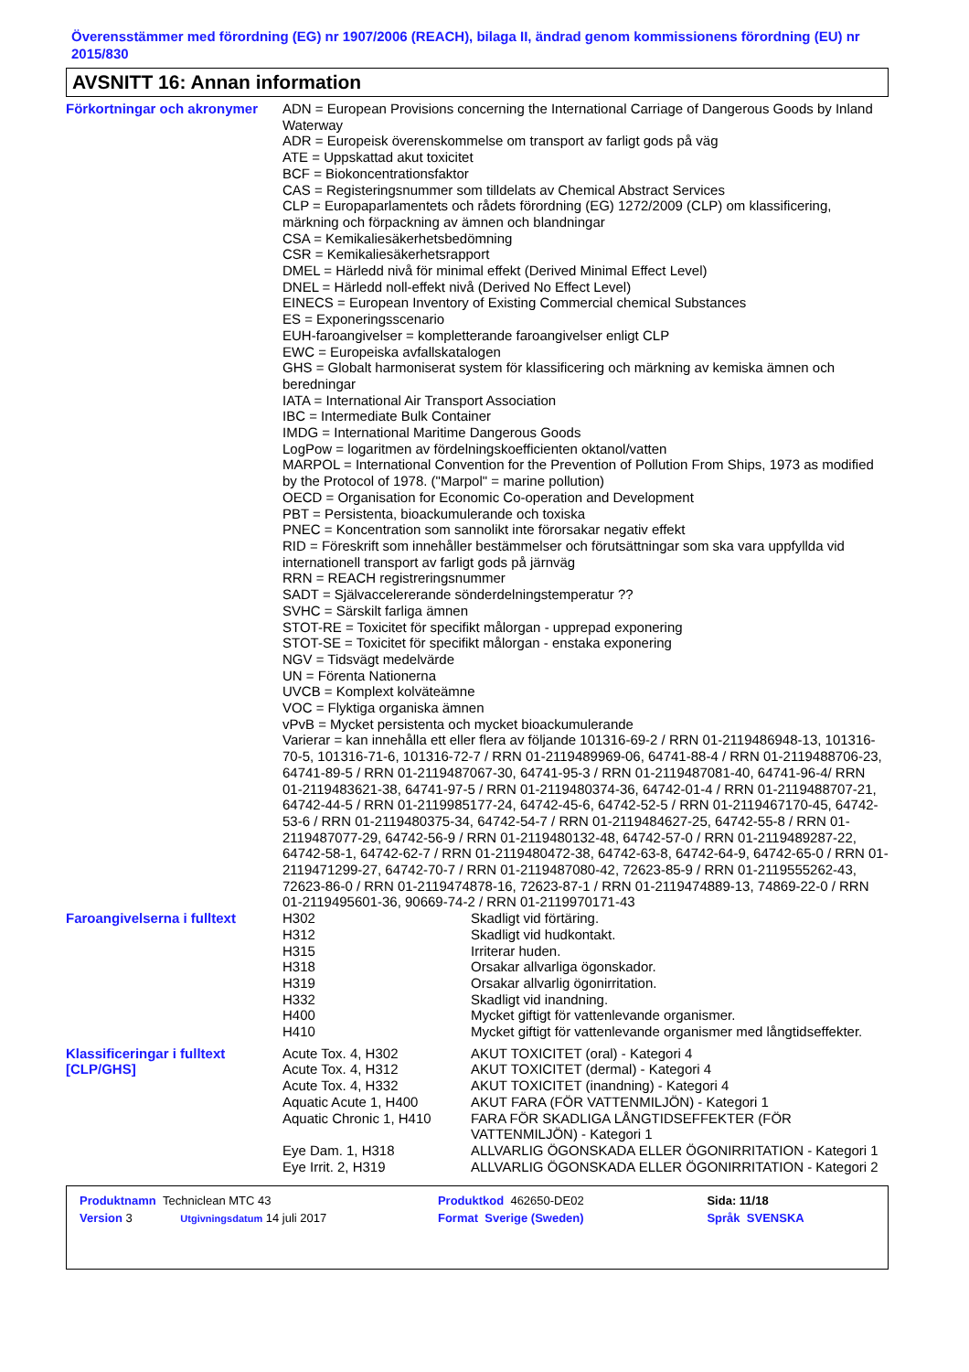Överensstämmer med förordning (EG) nr 1907/2006 (REACH), bilaga II, ändrad genom kommissionens förordning (EU) nr 2015/830
AVSNITT 16: Annan information
| Förkortningar och akronymer | ADN = European Provisions concerning the International Carriage of Dangerous Goods by Inland Waterway ADR = Europeisk överenskommelse om transport av farligt gods på väg ATE = Uppskattad akut toxicitet BCF = Biokoncentrationsfaktor CAS = Registeringsnummer som tilldelats av Chemical Abstract Services CLP = Europaparlamentets och rådets förordning (EG) 1272/2009 (CLP) om klassificering, märkning och förpackning av ämnen och blandningar CSA = Kemikaliesäkerhetsbedömning CSR = Kemikaliesäkerhetsrapport DMEL = Härledd nivå för minimal effekt (Derived Minimal Effect Level) DNEL = Härledd noll-effekt nivå (Derived No Effect Level) EINECS = European Inventory of Existing Commercial chemical Substances ES = Exponeringsscenario EUH-faroangivelser = kompletterande faroangivelser enligt CLP EWC = Europeiska avfallskatalogen GHS = Globalt harmoniserat system för klassificering och märkning av kemiska ämnen och beredningar IATA = International Air Transport Association IBC = Intermediate Bulk Container IMDG = International Maritime Dangerous Goods LogPow = logaritmen av fördelningskoefficienten oktanol/vatten MARPOL = International Convention for the Prevention of Pollution From Ships, 1973 as modified by the Protocol of 1978. ("Marpol" = marine pollution) OECD = Organisation for Economic Co-operation and Development PBT = Persistenta, bioackumulerande och toxiska PNEC = Koncentration som sannolikt inte förorsakar negativ effekt RID = Föreskrift som innehåller bestämmelser och förutsättningar som ska vara uppfyllda vid internationell transport av farligt gods på järnväg RRN = REACH registreringsnummer SADT = Självaccelererande sönderdelningstemperatur ?? SVHC = Särskilt farliga ämnen STOT-RE = Toxicitet för specifikt målorgan - upprepad exponering STOT-SE = Toxicitet för specifikt målorgan - enstaka exponering NGV = Tidsvägt medelvärde UN = Förenta Nationerna UVCB = Komplext kolväteämne VOC = Flyktiga organiska ämnen vPvB = Mycket persistenta och mycket bioackumulerande Varierar = kan innehålla ett eller flera av följande 101316-69-2 / RRN 01-2119486948-13, 101316-70-5, 101316-71-6, 101316-72-7 / RRN 01-2119489969-06, 64741-88-4 / RRN 01-2119488706-23, 64741-89-5 / RRN 01-2119487067-30, 64741-95-3 / RRN 01-2119487081-40, 64741-96-4/ RRN 01-2119483621-38, 64741-97-5 / RRN 01-2119480374-36, 64742-01-4 / RRN 01-2119488707-21, 64742-44-5 / RRN 01-2119985177-24, 64742-45-6, 64742-52-5 / RRN 01-2119467170-45, 64742-53-6 / RRN 01-2119480375-34, 64742-54-7 / RRN 01-2119484627-25, 64742-55-8 / RRN 01-2119487077-29, 64742-56-9 / RRN 01-2119480132-48, 64742-57-0 / RRN 01-2119489287-22, 64742-58-1, 64742-62-7 / RRN 01-2119480472-38, 64742-63-8, 64742-64-9, 64742-65-0 / RRN 01-2119471299-27, 64742-70-7 / RRN 01-2119487080-42, 72623-85-9 / RRN 01-2119555262-43, 72623-86-0 / RRN 01-2119474878-16, 72623-87-1 / RRN 01-2119474889-13, 74869-22-0 / RRN 01-2119495601-36, 90669-74-2 / RRN 01-2119970171-43 |
| Faroangivelserna i fulltext | / H302 / Skadligt vid förtäring. / / H312 / Skadligt vid hudkontakt. / / H315 / Irriterar huden. / / H318 / Orsakar allvarliga ögonskador. / / H319 / Orsakar allvarlig ögonirritation. / / H332 / Skadligt vid inandning. / / H400 / Mycket giftigt för vattenlevande organismer. / / H410 / Mycket giftigt för vattenlevande organismer med långtidseffekter. / |
| Klassificeringar i fulltext [CLP/GHS] | / Acute Tox. 4, H302 / AKUT TOXICITET (oral) - Kategori 4 / / Acute Tox. 4, H312 / AKUT TOXICITET (dermal) - Kategori 4 / / Acute Tox. 4, H332 / AKUT TOXICITET (inandning) - Kategori 4 / / Aquatic Acute 1, H400 / AKUT FARA (FÖR VATTENMILJÖN) - Kategori 1 / / Aquatic Chronic 1, H410 / FARA FÖR SKADLIGA LÅNGTIDSEFFEKTER (FÖR VATTENMILJÖN) - Kategori 1 / / Eye Dam. 1, H318 / ALLVARLIG ÖGONSKADA ELLER ÖGONIRRITATION - Kategori 1 / / Eye Irrit. 2, H319 / ALLVARLIG ÖGONSKADA ELLER ÖGONIRRITATION - Kategori 2 / |
| Produktnamn Techniclean MTC 43 | | Produktkod 462650-DE02 | | Sida: 11/18 |
| Version 3 | Utgivningsdatum 14 juli 2017 | Format Sverige (Sweden) | | Språk SVENSKA |